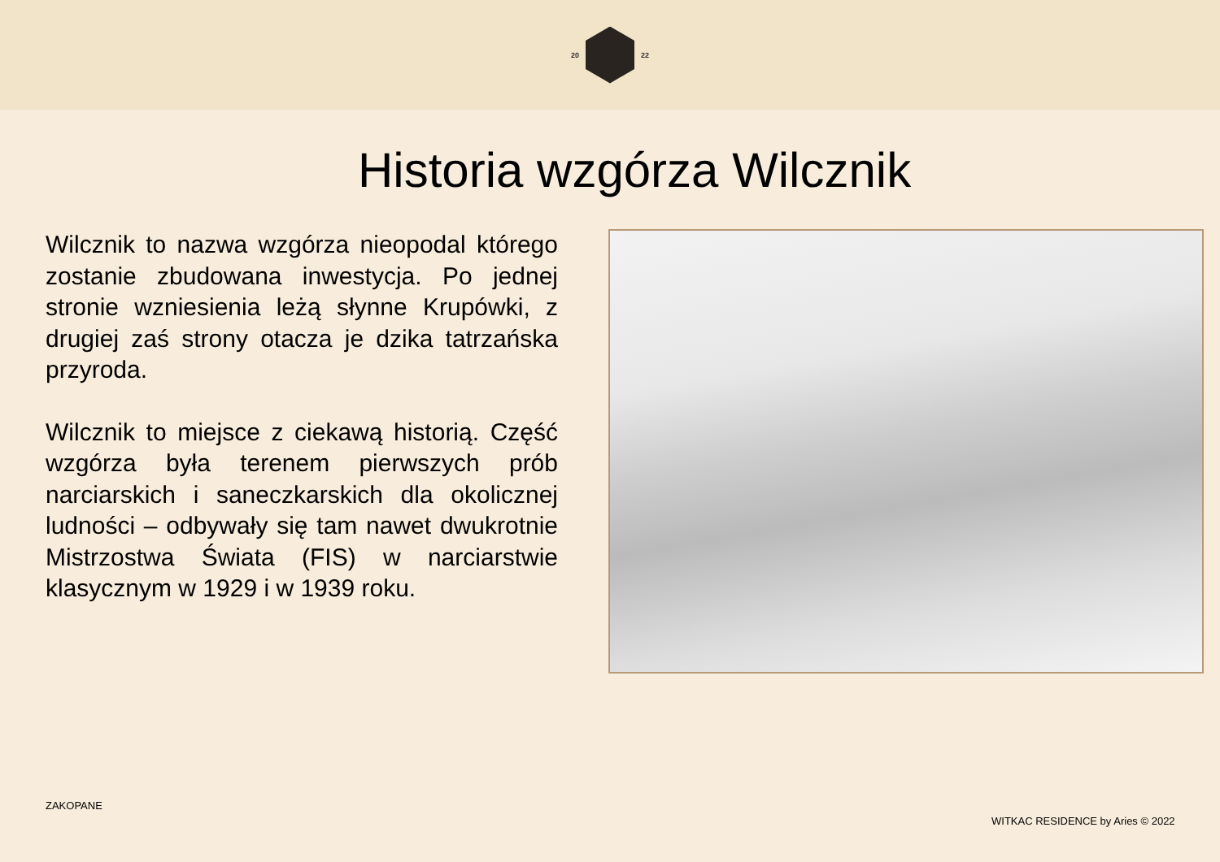20 22
Historia wzgórza Wilcznik
Wilcznik to nazwa wzgórza nieopodal którego zostanie zbudowana inwestycja. Po jednej stronie wzniesienia leżą słynne Krupówki, z drugiej zaś strony otacza je dzika tatrzańska przyroda.
Wilcznik to miejsce z ciekawą historią. Część wzgórza była terenem pierwszych prób narciarskich i saneczkarskich dla okolicznej ludności – odbywały się tam nawet dwukrotnie Mistrzostwa Świata (FIS) w narciarstwie klasycznym w 1929 i w 1939 roku.
ZAKOPANE
WITKAC RESIDENCE by Aries © 2022